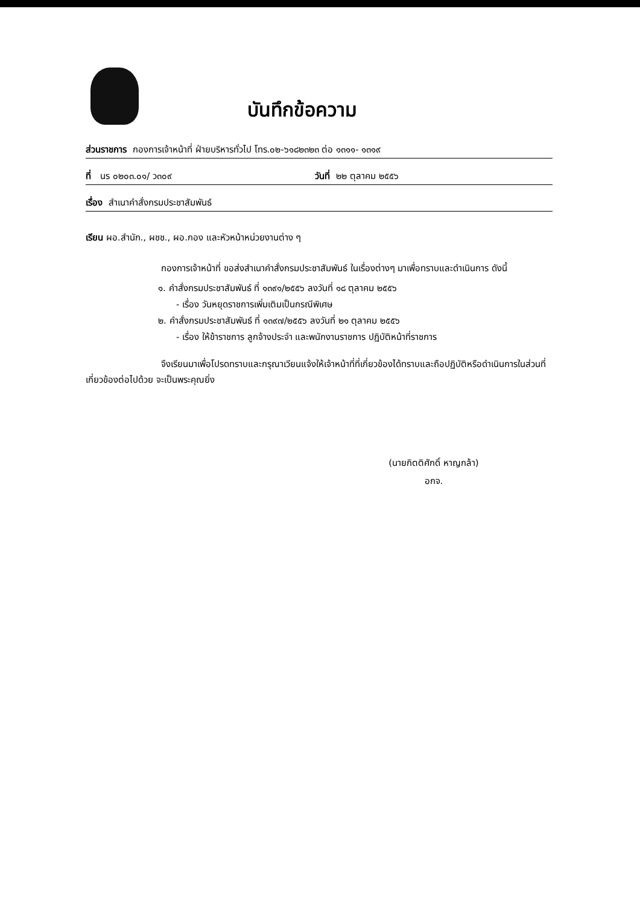บันทึกข้อความ
ส่วนราชการ กองการเจ้าหน้าที่ ฝ่ายบริหารทั่วไป โทร.๐๒-๖๑๘๒๓๒๓ ต่อ ๑๓๑๑- ๑๓๑๙
ที่ นร ๐๒๐๓.๐๑/ ว๓๐๙ วันที่ ๒๒ ตุลาคม ๒๕๕๖
เรื่อง สำเนาคำสั่งกรมประชาสัมพันธ์
เรียน ผอ.สำนัก., ผชช., ผอ.กอง และหัวหน้าหน่วยงานต่าง ๆ
กองการเจ้าหน้าที่ ขอส่งสำเนาคำสั่งกรมประชาสัมพันธ์ ในเรื่องต่างๆ มาเพื่อทราบและดำเนินการ ดังนี้
๑. คำสั่งกรมประชาสัมพันธ์ ที่ ๑๓๙๑/๒๕๕๖ ลงวันที่ ๑๘ ตุลาคม ๒๕๕๖
- เรื่อง วันหยุดราชการเพิ่มเติมเป็นกรณีพิเศษ
๒. คำสั่งกรมประชาสัมพันธ์ ที่ ๑๓๙๗/๒๕๕๖ ลงวันที่ ๒๑ ตุลาคม ๒๕๕๖
- เรื่อง ให้ข้าราชการ ลูกจ้างประจำ และพนักงานราชการ ปฏิบัติหน้าที่ราชการ
จึงเรียนมาเพื่อโปรดทราบและกรุณาเวียนแจ้งให้เจ้าหน้าที่ที่เกี่ยวข้องได้ทราบและถือปฏิบัติหรือดำเนินการในส่วนที่เกี่ยวข้องต่อไปด้วย จะเป็นพระคุณยิ่ง
(นายกิตติศักดิ์ หาญกล้า)
อกจ.